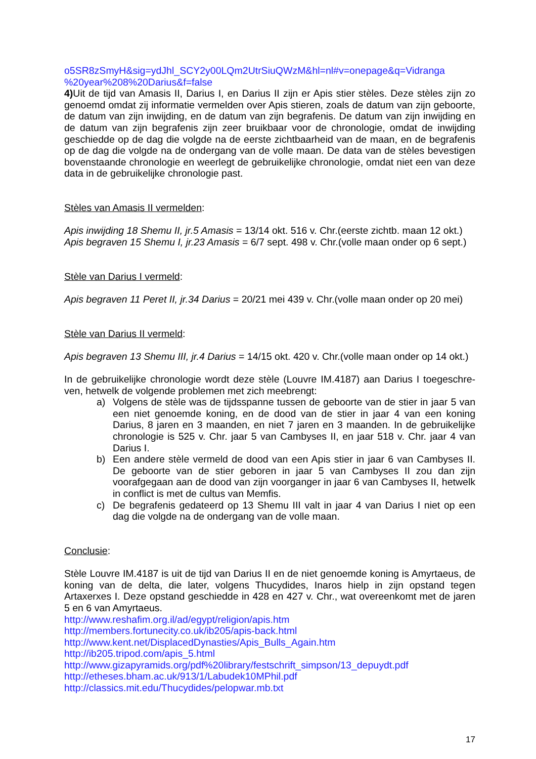o5SR8zSmyH&sig=ydJhl_SCY2y00LQm2UtrSiuQWzM&hl=nl#v=onepage&q=Vidranga
%20year%208%20Darius&f=false
4) Uit de tijd van Amasis II, Darius I, en Darius II zijn er Apis stier stèles. Deze stèles zijn zo genoemd omdat zij informatie vermelden over Apis stieren, zoals de datum van zijn geboorte, de datum van zijn inwijding, en de datum van zijn begrafenis. De datum van zijn inwijding en de datum van zijn begrafenis zijn zeer bruikbaar voor de chronologie, omdat de inwijding geschiedde op de dag die volgde na de eerste zichtbaarheid van de maan, en de begrafenis op de dag die volgde na de ondergang van de volle maan. De data van de stèles bevestigen bovenstaande chronologie en weerlegt de gebruikelijke chronologie, omdat niet een van deze data in de gebruikelijke chronologie past.
Stèles van Amasis II vermelden:
Apis inwijding 18 Shemu II, jr.5 Amasis = 13/14 okt. 516 v. Chr.(eerste zichtb. maan 12 okt.)
Apis begraven 15 Shemu I, jr.23 Amasis = 6/7 sept. 498 v. Chr.(volle maan onder op 6 sept.)
Stèle van Darius I vermeld:
Apis begraven 11 Peret II, jr.34 Darius = 20/21 mei 439 v. Chr.(volle maan onder op 20 mei)
Stèle van Darius II vermeld:
Apis begraven 13 Shemu III, jr.4 Darius = 14/15 okt. 420 v. Chr.(volle maan onder op 14 okt.)
In de gebruikelijke chronologie wordt deze stèle (Louvre IM.4187) aan Darius I toegeschre-ven, hetwelk de volgende problemen met zich meebrengt:
a) Volgens de stèle was de tijdsspanne tussen de geboorte van de stier in jaar 5 van een niet genoemde koning, en de dood van de stier in jaar 4 van een koning Darius, 8 jaren en 3 maanden, en niet 7 jaren en 3 maanden. In de gebruikelijke chronologie is 525 v. Chr. jaar 5 van Cambyses II, en jaar 518 v. Chr. jaar 4 van Darius I.
b) Een andere stèle vermeld de dood van een Apis stier in jaar 6 van Cambyses II. De geboorte van de stier geboren in jaar 5 van Cambyses II zou dan zijn voorafgegaan aan de dood van zijn voorganger in jaar 6 van Cambyses II, hetwelk in conflict is met de cultus van Memfis.
c) De begrafenis gedateerd op 13 Shemu III valt in jaar 4 van Darius I niet op een dag die volgde na de ondergang van de volle maan.
Conclusie:
Stèle Louvre IM.4187 is uit de tijd van Darius II en de niet genoemde koning is Amyrtaeus, de koning van de delta, die later, volgens Thucydides, Inaros hielp in zijn opstand tegen Artaxerxes I. Deze opstand geschiedde in 428 en 427 v. Chr., wat overeenkomt met de jaren 5 en 6 van Amyrtaeus.
http://www.reshafim.org.il/ad/egypt/religion/apis.htm
http://members.fortunecity.co.uk/ib205/apis-back.html
http://www.kent.net/DisplacedDynasties/Apis_Bulls_Again.htm
http://ib205.tripod.com/apis_5.html
http://www.gizapyramids.org/pdf%20library/festschrift_simpson/13_depuydt.pdf
http://etheses.bham.ac.uk/913/1/Labudek10MPhil.pdf
http://classics.mit.edu/Thucydides/pelopwar.mb.txt
17